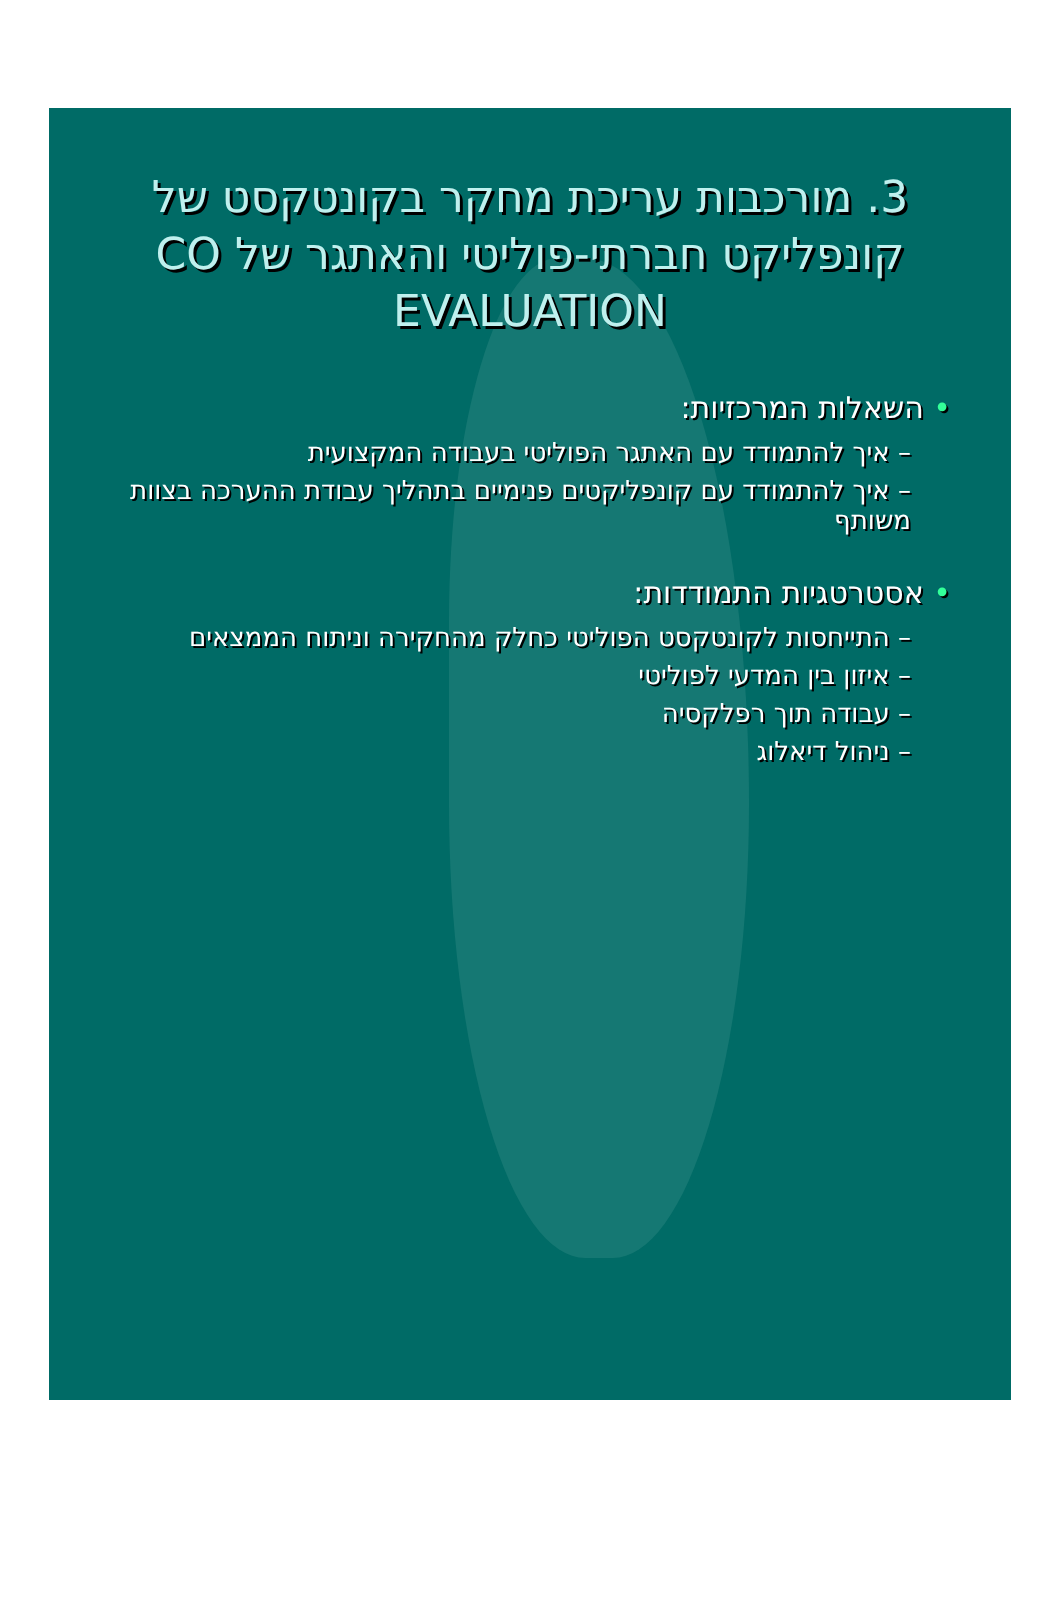3. מורכבות עריכת מחקר בקונטקסט של קונפליקט חברתי-פוליטי והאתגר של CO EVALUATION
• השאלות המרכזיות:
– איך להתמודד עם האתגר הפוליטי בעבודה המקצועית
– איך להתמודד עם קונפליקטים פנימיים בתהליך עבודת ההערכה בצוות משותף
• אסטרטגיות התמודדות:
– התייחסות לקונטקסט הפוליטי כחלק מהחקירה וניתוח הממצאים
– איזון בין המדעי לפוליטי
– עבודה תוך רפלקסיה
– ניהול דיאלוג